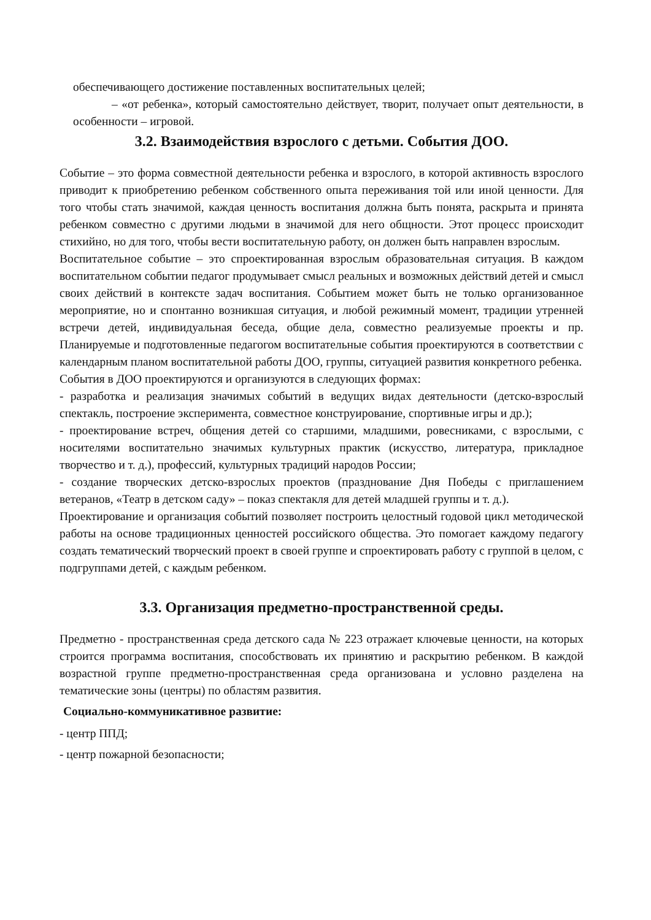обеспечивающего достижение поставленных воспитательных целей;
– «от ребенка», который самостоятельно действует, творит, получает опыт деятельности, в особенности – игровой.
3.2. Взаимодействия взрослого с детьми. События ДОО.
Событие – это форма совместной деятельности ребенка и взрослого, в которой активность взрослого приводит к приобретению ребенком собственного опыта переживания той или иной ценности. Для того чтобы стать значимой, каждая ценность воспитания должна быть понята, раскрыта и принята ребенком совместно с другими людьми в значимой для него общности. Этот процесс происходит стихийно, но для того, чтобы вести воспитательную работу, он должен быть направлен взрослым.
Воспитательное событие – это спроектированная взрослым образовательная ситуация. В каждом воспитательном событии педагог продумывает смысл реальных и возможных действий детей и смысл своих действий в контексте задач воспитания. Событием может быть не только организованное мероприятие, но и спонтанно возникшая ситуация, и любой режимный момент, традиции утренней встречи детей, индивидуальная беседа, общие дела, совместно реализуемые проекты и пр. Планируемые и подготовленные педагогом воспитательные события проектируются в соответствии с календарным планом воспитательной работы ДОО, группы, ситуацией развития конкретного ребенка.
События в ДОО проектируются и организуются в следующих формах:
- разработка и реализация значимых событий в ведущих видах деятельности (детско-взрослый спектакль, построение эксперимента, совместное конструирование, спортивные игры и др.);
- проектирование встреч, общения детей со старшими, младшими, ровесниками, с взрослыми, с носителями воспитательно значимых культурных практик (искусство, литература, прикладное творчество и т. д.), профессий, культурных традиций народов России;
- создание творческих детско-взрослых проектов (празднование Дня Победы с приглашением ветеранов, «Театр в детском саду» – показ спектакля для детей младшей группы и т. д.).
Проектирование и организация событий позволяет построить целостный годовой цикл методической работы на основе традиционных ценностей российского общества. Это помогает каждому педагогу создать тематический творческий проект в своей группе и спроектировать работу с группой в целом, с подгруппами детей, с каждым ребенком.
3.3. Организация предметно-пространственной среды.
Предметно - пространственная среда детского сада № 223 отражает ключевые ценности, на которых строится программа воспитания, способствовать их принятию и раскрытию ребенком. В каждой возрастной группе предметно-пространственная среда организована и условно разделена на тематические зоны (центры) по областям развития.
Социально-коммуникативное развитие:
- центр ППД;
- центр пожарной безопасности;